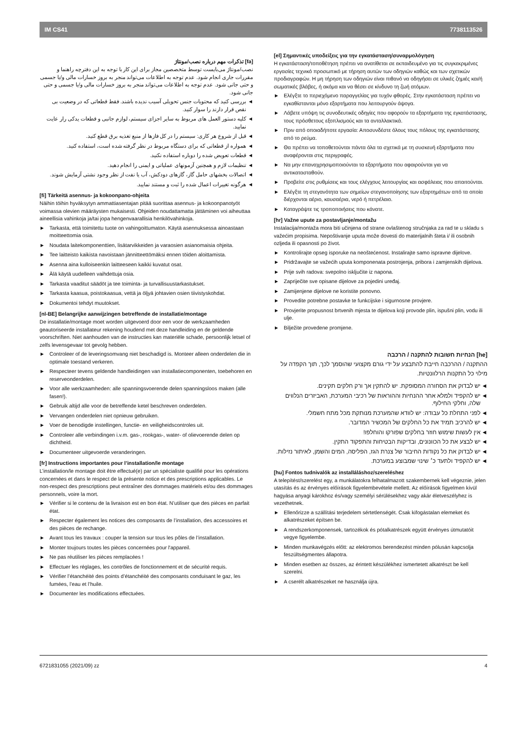IM CS41 7738113526
[fa] تذکرات مهم درباره نصب/مونتاژ
نصب/مونتاژ می‌بایست توسط متخصصین مجاز برای این کار با توجه به این دفترچه راهنما و مقررات جاری انجام شود. عدم توجه به اطلاعات می‌تواند منجر به بروز خسارات مالی و/یا جسمی و حتی جانی شود. عدم توجه به اطلاعات می‌تواند منجر به بروز خسارات مالی و/یا جسمی و حتی جانی شود.
◄ بررسی کنید که محتویات جنس تحویلی آسیب ندیده باشند. فقط قطعاتی که در وضعیت بی نقص قرار دارند را سوار کنید.
◄ کلیه دستور العمل های مربوط به سایر اجزای سیستم، لوازم جانبی و قطعات یدکی رار عایت نمایید.
◄ قبل از شروع هر کاری: سیستم را در کل فازها از منبع تغذیه برق قطع کنید.
◄ همواره از قطعاتی که برای دستگاه مربوط در نظر گرفته شده است، استفاده کنید.
◄ قطعات تعویض شده را دوباره استفاده نکنید.
◄ تنظیمات لازم و همچنین آزمونهای عملیاتی و ایمنی را انجام دهید.
◄ اتصالات بخشهای حامل گاز، گازهای دودکش، آب یا نفت از نظر وجود نشتی آزمایش شوند.
◄ هرگونه تغییرات اعمال شده را ثبت و مستند نمایید.
[fi] Tärkeitä asennus- ja kokoonpano-ohjeita
Näihin töihin hyväksytyn ammattiasentajan pitää suorittaa asennus- ja kokoonpanotyöt voimassa olevien määräysten mukaisesti. Ohjeiden noudattamatta jättäminen voi aiheuttaa aineellisia vahinkoja ja/tai jopa hengenvaarallisia henkilövahinkoja.
► Tarkasta, että toimitettu tuote on vahingoittumaton. Käytä asennuksessa ainoastaan moitteettomia osia.
► Noudata laitekomponenttien, lisätarvikkeiden ja varaosien asianomaisia ohjeita.
► Tee laitteisto kaikista navoistaan jännitteettömäksi ennen töiden aloittamista.
► Asenna aina kulloiseenkin laitteeseen kaikki kuvatut osat.
► Älä käytä uudelleen vaihdettuja osia.
► Tarkasta vaaditut säädöt ja tee toiminta- ja turvallisuustarkastukset.
► Tarkasta kaasua, poistokaasua, vettä ja öljyä johtavien osien tiivistyskohdat.
► Dokumentoi tehdyt muutokset.
[nl-BE] Belangrijke aanwijzingen betreffende de installatie/montage
De installatie/montage moet worden uitgevoerd door een voor de werkzaamheden geautoriseerde installateur rekening houdend met deze handleiding en de geldende voorschriften. Niet aanhouden van de instructies kan materiële schade, persoonlijk letsel of zelfs levensgevaar tot gevolg hebben.
► Controleer of de leveringsomvang niet beschadigd is. Monteer alleen onderdelen die in optimale toestand verkeren.
► Respecteer tevens geldende handleidingen van installatiecomponenten, toebehoren en reserveonderdelen.
► Voor alle werkzaamheden: alle spanningsvoerende delen spanningsloos maken (alle fasen!).
► Gebruik altijd alle voor de betreffende ketel beschreven onderdelen.
► Vervangen onderdelen niet opnieuw gebruiken.
► Voer de benodigde instellingen, functie- en veiligheidscontroles uit.
► Controleer alle verbindingen i.v.m. gas-, rookgas-, water- of olievoerende delen op dichtheid.
► Documenteer uitgevoerde veranderingen.
[fr] Instructions importantes pour l’installation/le montage
L’installation/le montage doit être effectué(e) par un spécialiste qualifié pour les opérations concernées et dans le respect de la présente notice et des prescriptions applicables. Le non-respect des prescriptions peut entraîner des dommages matériels et/ou des dommages personnels, voire la mort.
► Vérifier si le contenu de la livraison est en bon état. N’utiliser que des pièces en parfait état.
► Respecter également les notices des composants de l’installation, des accessoires et des pièces de rechange.
► Avant tous les travaux : couper la tension sur tous les pôles de l’installation.
► Monter toujours toutes les pièces concernées pour l'appareil.
► Ne pas réutiliser les pièces remplacées !
► Effectuer les réglages, les contrôles de fonctionnement et de sécurité requis.
► Vérifier l’étanchéité des points d’étanchéité des composants conduisant le gaz, les fumées, l’eau et l’huile.
► Documenter les modifications effectuées.
[el] Σημαντικές υποδείξεις για την εγκατάσταση/συναρμολόγηση
Η εγκατάσταση/τοποθέτηση πρέπει να ανατίθεται σε εκπαιδευμένο για τις συγκεκριμένες εργασίες τεχνικό προσωπικό με τήρηση αυτών των οδηγιών καθώς και των σχετικών προδιαγραφών. Η μη τήρηση των οδηγιών είναι πιθανό να οδηγήσει σε υλικές ζημιές και/ή σωματικές βλάβες, ή ακόμα και να θέσει σε κίνδυνο τη ζωή ατόμων.
► Ελέγξτε το περιεχόμενο παραγγελίας για τυχόν φθορές. Στην εγκατάσταση πρέπει να εγκαθίστανται μόνο εξαρτήματα που λειτουργούν άψογα.
► Λάβετε υπόψη τις συνοδευτικές οδηγίες που αφορούν τα εξαρτήματα της εγκατάστασης, τους πρόσθετους εξοπλισμούς και τα ανταλλακτικά.
► Πριν από οποιαδήποτε εργασία: Αποσυνδέστε όλους τους πόλους της εγκατάστασης από το ρεύμα.
► Θα πρέπει να τοποθετούνται πάντα όλα τα σχετικά με τη συσκευή εξαρτήματα που αναφέρονται στις περιγραφές.
► Να μην επαναχρησιμοποιούνται τα εξαρτήματα που αφαιρούνται για να αντικατασταθούν.
► Προβείτε στις ρυθμίσεις και τους ελέγχους λειτουργίας και ασφάλειας που απαιτούνται.
► Ελέγξτε τη στεγανότητα των σημείων στεγανοποίησης των εξαρτημάτων από τα οποία διέρχονται αέριο, καυσαέρια, νερό ή πετρέλαιο.
► Καταγράψτε τις τροποποιήσεις που κάνατε.
[hr] Važne upute za postavljanje/montažu
Instalacija/montaža mora biti učinjena od strane ovlaštenog stručnjaka za rad te u skladu s važećim propisima. Nepoštivanje uputa može dovesti do materijalnih šteta i/ ili osobnih ozljeda ili opasnosti po život.
► Kontrolirajte opseg isporuke na neoštećenost. Instalirajte samo ispravne dijelove.
► Pridržavajte se važećih uputa komponenata postrojenja, pribora i zamjenskih dijelova.
► Prije svih radova: svepolno isključite iz napona.
► Zapriječite sve opisane dijelove za pojedini uređaj.
► Zamijenjene dijelove ne koristite ponovno.
► Provedite potrebne postavke te funkcijske i sigurnosne provjere.
► Provjerite propusnost brtvenih mjesta te dijelova koji provode plin, ispušni plin, vodu ili ulje.
► Bilježite provedene promjene.
[he] הנחיות חשובות להתקנה / הרכבה
ההתקנה / ההרכבה חייבת להתבצע על ידי גורם מקצועי שהוסמך לכך, תוך הקפדה על מילוי כל התקנות הרלוונטיות.
◄ יש לבדוק את הסחורה המסופקת. יש להתקין אך ורק חלקים תקינים.
◄ יש להקפיד ולמלא אחר ההנחיות וההוראות של רכיבי המערכת, האביזרים הנלווים שלה, וחלקי החילוף.
◄ לפני התחלת כל עבודה: יש לוודא שהמערכת מנותקת מכל מתח חשמלי.
◄ יש להרכיב תמיד את כל החלקים של המכשיר המדובר.
◄ אין לעשות שימוש חוזר בחלקים שפורקו והוחלפו!
◄ יש לבצע את כל הכוונונים, ובדיקות הבטיחות והתפקוד התקין.
◄ יש לבדוק את כל נקודות החיבור של צנרת הגז, הפליסה, המים והשמן, לאיתור נזילות.
◄ יש להקפיד ולתעד כ׳ שינוי שמבוצע במערכת.
[hu] Fontos tudnivalók az installáláshoz/szereléshez
A telepítést/szerelést egy, a munkálatokra felhatalmazott szakembernek kell végeznie, jelen utasítás és az érvényes előírások figyelembevétele mellett. Az előírások figyelmen kívül hagyása anyagi károkhoz és/vagy személyi sérülésekhez vagy akár életveszélyhez is vezethetnek.
► Ellenőrizze a szállítási terjedelem sértetlenségét. Csak kifogástalan elemeket és alkatrészeket építsen be.
► A rendszerkomponensek, tartozékok és pótalkatrészek együtt érvényes útmutatóit vegye figyelembe.
► Minden munkavégzés előtt: az elektromos berendezést minden pólusán kapcsolja feszültségmentes állapotra.
► Minden esetben az összes, az érintett készülékhez ismertetett alkatrészt be kell szerelni.
► A cserélt alkatrészeket ne használja újra.
6721831055 (2021/09) zz 4